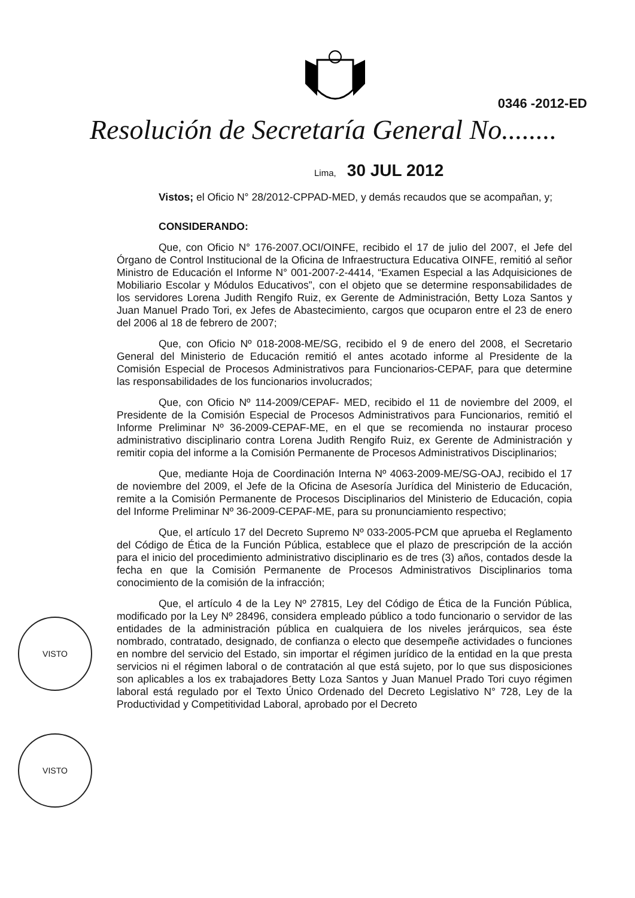0346 -2012-ED
Resolución de Secretaría General No........
Lima, 30 JUL 2012
Vistos; el Oficio N° 28/2012-CPPAD-MED, y demás recaudos que se acompañan, y;
CONSIDERANDO:
Que, con Oficio N° 176-2007.OCI/OINFE, recibido el 17 de julio del 2007, el Jefe del Órgano de Control Institucional de la Oficina de Infraestructura Educativa OINFE, remitió al señor Ministro de Educación el Informe N° 001-2007-2-4414, “Examen Especial a las Adquisiciones de Mobiliario Escolar y Módulos Educativos”, con el objeto que se determine responsabilidades de los servidores Lorena Judith Rengifo Ruiz, ex Gerente de Administración, Betty Loza Santos y Juan Manuel Prado Tori, ex Jefes de Abastecimiento, cargos que ocuparon entre el 23 de enero del 2006 al 18 de febrero de 2007;
Que, con Oficio Nº 018-2008-ME/SG, recibido el 9 de enero del 2008, el Secretario General del Ministerio de Educación remitió el antes acotado informe al Presidente de la Comisión Especial de Procesos Administrativos para Funcionarios-CEPAF, para que determine las responsabilidades de los funcionarios involucrados;
Que, con Oficio Nº 114-2009/CEPAF- MED, recibido el 11 de noviembre del 2009, el Presidente de la Comisión Especial de Procesos Administrativos para Funcionarios, remitió el Informe Preliminar Nº 36-2009-CEPAF-ME, en el que se recomienda no instaurar proceso administrativo disciplinario contra Lorena Judith Rengifo Ruiz, ex Gerente de Administración y remitir copia del informe a la Comisión Permanente de Procesos Administrativos Disciplinarios;
Que, mediante Hoja de Coordinación Interna Nº 4063-2009-ME/SG-OAJ, recibido el 17 de noviembre del 2009, el Jefe de la Oficina de Asesoría Jurídica del Ministerio de Educación, remite a la Comisión Permanente de Procesos Disciplinarios del Ministerio de Educación, copia del Informe Preliminar Nº 36-2009-CEPAF-ME, para su pronunciamiento respectivo;
Que, el artículo 17 del Decreto Supremo Nº 033-2005-PCM que aprueba el Reglamento del Código de Ética de la Función Pública, establece que el plazo de prescripción de la acción para el inicio del procedimiento administrativo disciplinario es de tres (3) años, contados desde la fecha en que la Comisión Permanente de Procesos Administrativos Disciplinarios toma conocimiento de la comisión de la infracción;
Que, el artículo 4 de la Ley Nº 27815, Ley del Código de Ética de la Función Pública, modificado por la Ley Nº 28496, considera empleado público a todo funcionario o servidor de las entidades de la administración pública en cualquiera de los niveles jerárquicos, sea éste nombrado, contratado, designado, de confianza o electo que desempeñe actividades o funciones en nombre del servicio del Estado, sin importar el régimen jurídico de la entidad en la que presta servicios ni el régimen laboral o de contratación al que está sujeto, por lo que sus disposiciones son aplicables a los ex trabajadores Betty Loza Santos y Juan Manuel Prado Tori cuyo régimen laboral está regulado por el Texto Único Ordenado del Decreto Legislativo N° 728, Ley de la Productividad y Competitividad Laboral, aprobado por el Decreto
VISTO
VISTO